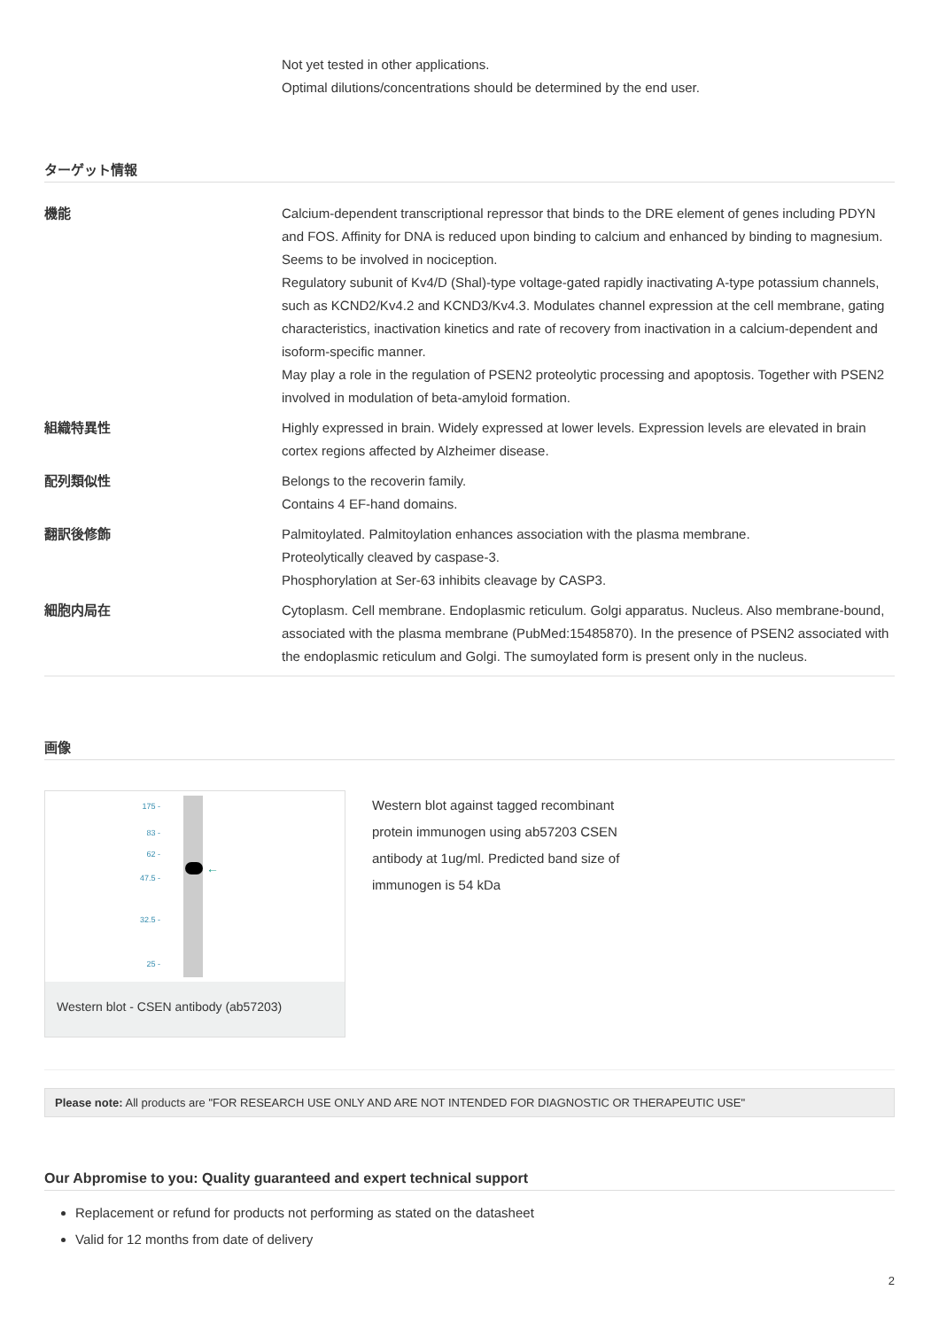Not yet tested in other applications.
Optimal dilutions/concentrations should be determined by the end user.
ターゲット情報
| 機能 | Calcium-dependent transcriptional repressor that binds to the DRE element of genes including PDYN and FOS. Affinity for DNA is reduced upon binding to calcium and enhanced by binding to magnesium. Seems to be involved in nociception. Regulatory subunit of Kv4/D (Shal)-type voltage-gated rapidly inactivating A-type potassium channels, such as KCND2/Kv4.2 and KCND3/Kv4.3. Modulates channel expression at the cell membrane, gating characteristics, inactivation kinetics and rate of recovery from inactivation in a calcium-dependent and isoform-specific manner. May play a role in the regulation of PSEN2 proteolytic processing and apoptosis. Together with PSEN2 involved in modulation of beta-amyloid formation. |
| 組織特異性 | Highly expressed in brain. Widely expressed at lower levels. Expression levels are elevated in brain cortex regions affected by Alzheimer disease. |
| 配列類似性 | Belongs to the recoverin family. Contains 4 EF-hand domains. |
| 翻訳後修飾 | Palmitoylated. Palmitoylation enhances association with the plasma membrane. Proteolytically cleaved by caspase-3. Phosphorylation at Ser-63 inhibits cleavage by CASP3. |
| 細胞内局在 | Cytoplasm. Cell membrane. Endoplasmic reticulum. Golgi apparatus. Nucleus. Also membrane-bound, associated with the plasma membrane (PubMed:15485870). In the presence of PSEN2 associated with the endoplasmic reticulum and Golgi. The sumoylated form is present only in the nucleus. |
画像
←
175 -
83 -
62 -
47.5 -
32.5 -
25 -
Western blot - CSEN antibody (ab57203)
Western blot against tagged recombinant protein immunogen using ab57203 CSEN antibody at 1ug/ml. Predicted band size of immunogen is 54 kDa
Please note: All products are "FOR RESEARCH USE ONLY AND ARE NOT INTENDED FOR DIAGNOSTIC OR THERAPEUTIC USE"
Our Abpromise to you: Quality guaranteed and expert technical support
Replacement or refund for products not performing as stated on the datasheet
Valid for 12 months from date of delivery
2